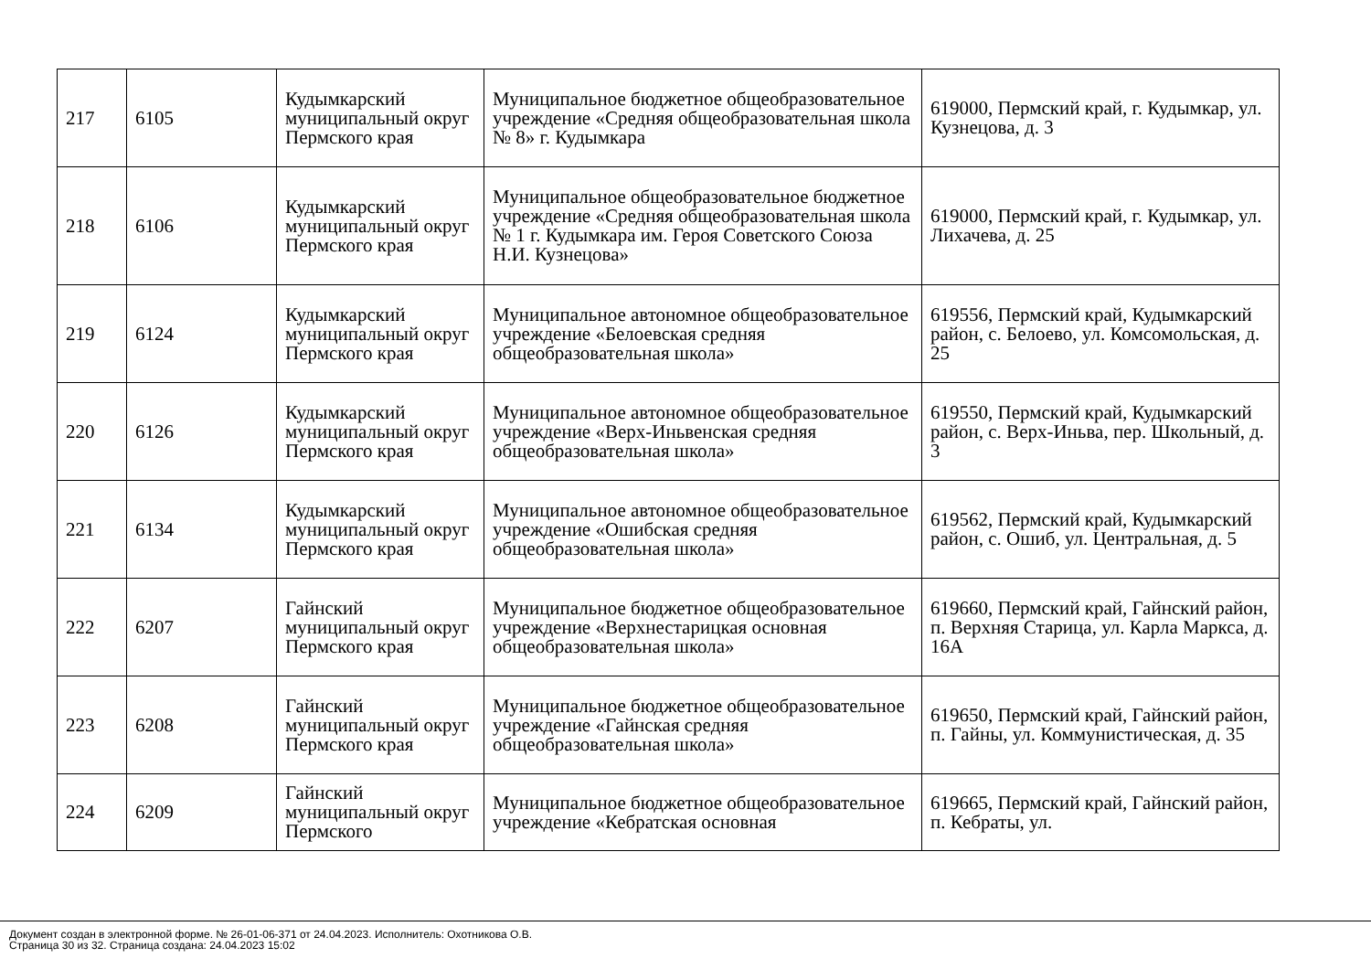| 217 | 6105 | Кудымкарский муниципальный округ Пермского края | Муниципальное бюджетное общеобразовательное учреждение «Средняя общеобразовательная школа № 8» г. Кудымкара | 619000, Пермский край, г. Кудымкар, ул. Кузнецова, д. 3 |
| 218 | 6106 | Кудымкарский муниципальный округ Пермского края | Муниципальное общеобразовательное бюджетное учреждение «Средняя общеобразовательная школа № 1 г. Кудымкара им. Героя Советского Союза Н.И. Кузнецова» | 619000, Пермский край, г. Кудымкар, ул. Лихачева, д. 25 |
| 219 | 6124 | Кудымкарский муниципальный округ Пермского края | Муниципальное автономное общеобразовательное учреждение «Белоевская средняя общеобразовательная школа» | 619556, Пермский край, Кудымкарский район, с. Белоево, ул. Комсомольская, д. 25 |
| 220 | 6126 | Кудымкарский муниципальный округ Пермского края | Муниципальное автономное общеобразовательное учреждение «Верх-Иньвенская средняя общеобразовательная школа» | 619550, Пермский край, Кудымкарский район, с. Верх-Иньва, пер. Школьный, д. 3 |
| 221 | 6134 | Кудымкарский муниципальный округ Пермского края | Муниципальное автономное общеобразовательное учреждение «Ошибская средняя общеобразовательная школа» | 619562, Пермский край, Кудымкарский район, с. Ошиб, ул. Центральная, д. 5 |
| 222 | 6207 | Гайнский муниципальный округ Пермского края | Муниципальное бюджетное общеобразовательное учреждение «Верхнестарицкая основная общеобразовательная школа» | 619660, Пермский край, Гайнский район, п. Верхняя Старица, ул. Карла Маркса, д. 16А |
| 223 | 6208 | Гайнский муниципальный округ Пермского края | Муниципальное бюджетное общеобразовательное учреждение «Гайнская средняя общеобразовательная школа» | 619650, Пермский край, Гайнский район, п. Гайны, ул. Коммунистическая, д. 35 |
| 224 | 6209 | Гайнский муниципальный округ Пермского | Муниципальное бюджетное общеобразовательное учреждение «Кебратская основная | 619665, Пермский край, Гайнский район, п. Кебраты, ул. |
Документ создан в электронной форме. № 26-01-06-371 от 24.04.2023. Исполнитель: Охотникова О.В.
Страница 30 из 32. Страница создана: 24.04.2023 15:02